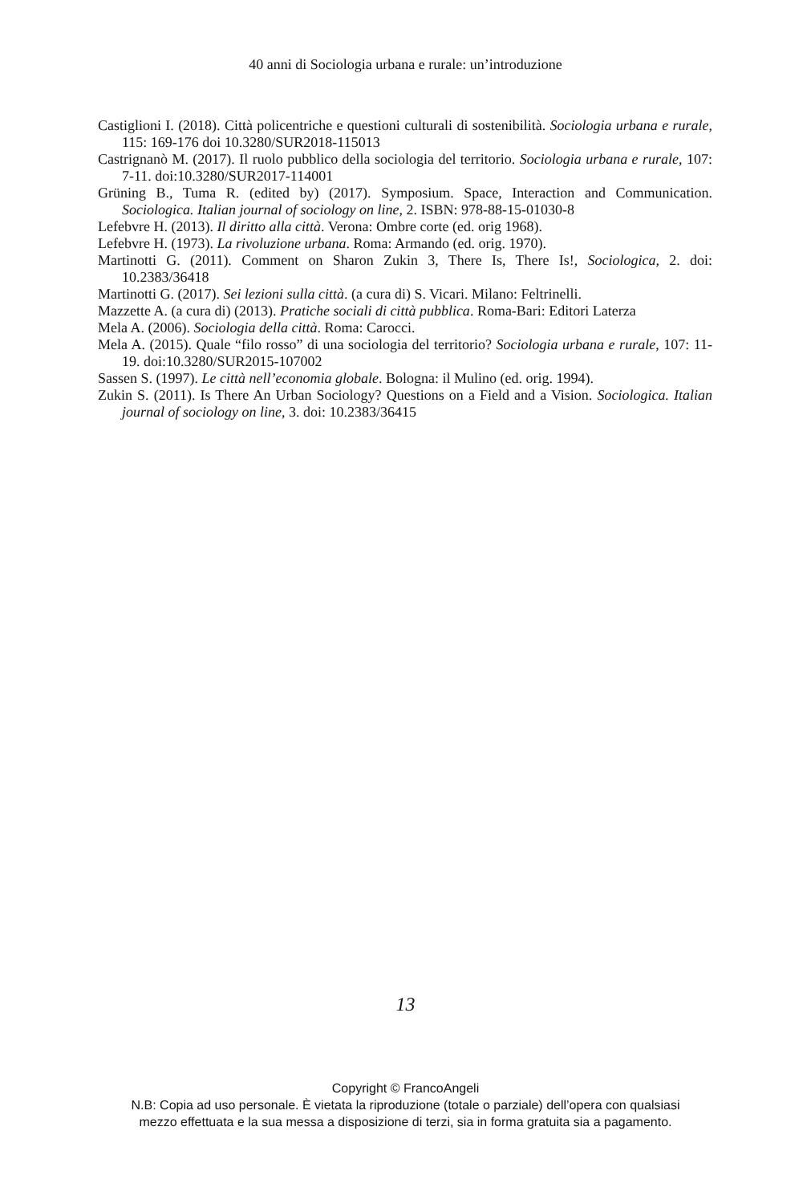40 anni di Sociologia urbana e rurale: un’introduzione
Castiglioni I. (2018). Città policentriche e questioni culturali di sostenibilità. Sociologia urbana e rurale, 115: 169-176 doi 10.3280/SUR2018-115013
Castrignanò M. (2017). Il ruolo pubblico della sociologia del territorio. Sociologia urbana e rurale, 107: 7-11. doi:10.3280/SUR2017-114001
Grüning B., Tuma R. (edited by) (2017). Symposium. Space, Interaction and Communication. Sociologica. Italian journal of sociology on line, 2. ISBN: 978-88-15-01030-8
Lefebvre H. (2013). Il diritto alla città. Verona: Ombre corte (ed. orig 1968).
Lefebvre H. (1973). La rivoluzione urbana. Roma: Armando (ed. orig. 1970).
Martinotti G. (2011). Comment on Sharon Zukin 3, There Is, There Is!, Sociologica, 2. doi: 10.2383/36418
Martinotti G. (2017). Sei lezioni sulla città. (a cura di) S. Vicari. Milano: Feltrinelli.
Mazzette A. (a cura di) (2013). Pratiche sociali di città pubblica. Roma-Bari: Editori Laterza
Mela A. (2006). Sociologia della città. Roma: Carocci.
Mela A. (2015). Quale “filo rosso” di una sociologia del territorio? Sociologia urbana e rurale, 107: 11-19. doi:10.3280/SUR2015-107002
Sassen S. (1997). Le città nell’economia globale. Bologna: il Mulino (ed. orig. 1994).
Zukin S. (2011). Is There An Urban Sociology? Questions on a Field and a Vision. Sociologica. Italian journal of sociology on line, 3. doi: 10.2383/36415
13
Copyright © FrancoAngeli
N.B: Copia ad uso personale. È vietata la riproduzione (totale o parziale) dell’opera con qualsiasi
mezzo effettuata e la sua messa a disposizione di terzi, sia in forma gratuita sia a pagamento.